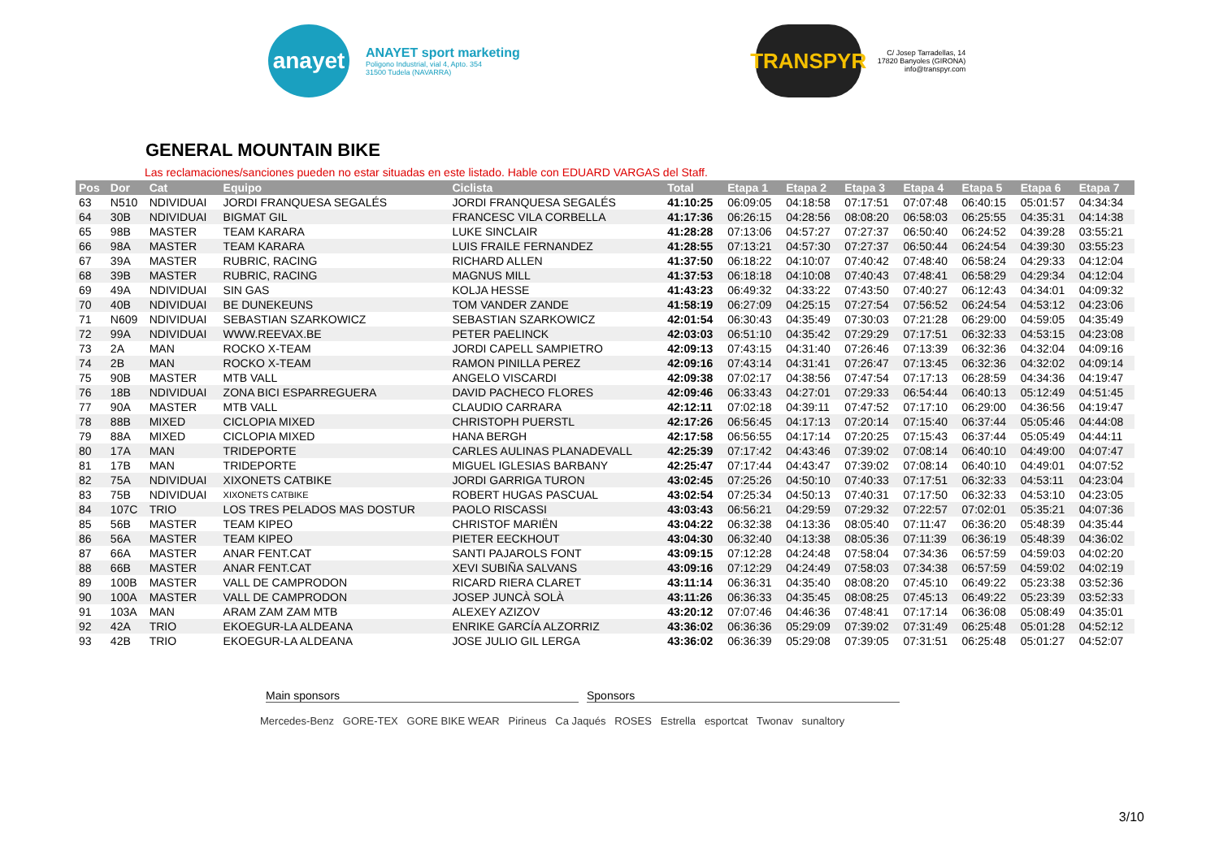anayet
ANAYET sport marketing
Poligono Industrial, vial 4, Apto. 354
31500 Tudela (NAVARRA)
TRANSPYR
C/ Josep Tarradellas, 14
17820 Banyoles (GIRONA)
info@transpyr.com
GENERAL MOUNTAIN BIKE
Las reclamaciones/sanciones pueden no estar situadas en este listado. Hable con EDUARD VARGAS del Staff.
| Pos | Dor | Cat | Equipo | Ciclista | Total | Etapa 1 | Etapa 2 | Etapa 3 | Etapa 4 | Etapa 5 | Etapa 6 | Etapa 7 |
| --- | --- | --- | --- | --- | --- | --- | --- | --- | --- | --- | --- | --- |
| 63 | N510 | NDIVIDUAI | JORDI FRANQUESA SEGALÉS | JORDI FRANQUESA SEGALÉS | 41:10:25 | 06:09:05 | 04:18:58 | 07:17:51 | 07:07:48 | 06:40:15 | 05:01:57 | 04:34:34 |
| 64 | 30B | NDIVIDUAI | BIGMAT GIL | FRANCESC VILA CORBELLA | 41:17:36 | 06:26:15 | 04:28:56 | 08:08:20 | 06:58:03 | 06:25:55 | 04:35:31 | 04:14:38 |
| 65 | 98B | MASTER | TEAM KARARA | LUKE SINCLAIR | 41:28:28 | 07:13:06 | 04:57:27 | 07:27:37 | 06:50:40 | 06:24:52 | 04:39:28 | 03:55:21 |
| 66 | 98A | MASTER | TEAM KARARA | LUIS FRAILE FERNANDEZ | 41:28:55 | 07:13:21 | 04:57:30 | 07:27:37 | 06:50:44 | 06:24:54 | 04:39:30 | 03:55:23 |
| 67 | 39A | MASTER | RUBRIC, RACING | RICHARD ALLEN | 41:37:50 | 06:18:22 | 04:10:07 | 07:40:42 | 07:48:40 | 06:58:24 | 04:29:33 | 04:12:04 |
| 68 | 39B | MASTER | RUBRIC, RACING | MAGNUS MILL | 41:37:53 | 06:18:18 | 04:10:08 | 07:40:43 | 07:48:41 | 06:58:29 | 04:29:34 | 04:12:04 |
| 69 | 49A | NDIVIDUAI | SIN GAS | KOLJA HESSE | 41:43:23 | 06:49:32 | 04:33:22 | 07:43:50 | 07:40:27 | 06:12:43 | 04:34:01 | 04:09:32 |
| 70 | 40B | NDIVIDUAI | BE DUNEKEUNS | TOM VANDER ZANDE | 41:58:19 | 06:27:09 | 04:25:15 | 07:27:54 | 07:56:52 | 06:24:54 | 04:53:12 | 04:23:06 |
| 71 | N609 | NDIVIDUAI | SEBASTIAN SZARKOWICZ | SEBASTIAN SZARKOWICZ | 42:01:54 | 06:30:43 | 04:35:49 | 07:30:03 | 07:21:28 | 06:29:00 | 04:59:05 | 04:35:49 |
| 72 | 99A | NDIVIDUAI | WWW.REEVAX.BE | PETER PAELINCK | 42:03:03 | 06:51:10 | 04:35:42 | 07:29:29 | 07:17:51 | 06:32:33 | 04:53:15 | 04:23:08 |
| 73 | 2A | MAN | ROCKO X-TEAM | JORDI CAPELL SAMPIETRO | 42:09:13 | 07:43:15 | 04:31:40 | 07:26:46 | 07:13:39 | 06:32:36 | 04:32:04 | 04:09:16 |
| 74 | 2B | MAN | ROCKO X-TEAM | RAMON PINILLA PEREZ | 42:09:16 | 07:43:14 | 04:31:41 | 07:26:47 | 07:13:45 | 06:32:36 | 04:32:02 | 04:09:14 |
| 75 | 90B | MASTER | MTB VALL | ANGELO VISCARDI | 42:09:38 | 07:02:17 | 04:38:56 | 07:47:54 | 07:17:13 | 06:28:59 | 04:34:36 | 04:19:47 |
| 76 | 18B | NDIVIDUAI | ZONA BICI ESPARREGUERA | DAVID PACHECO FLORES | 42:09:46 | 06:33:43 | 04:27:01 | 07:29:33 | 06:54:44 | 06:40:13 | 05:12:49 | 04:51:45 |
| 77 | 90A | MASTER | MTB VALL | CLAUDIO CARRARA | 42:12:11 | 07:02:18 | 04:39:11 | 07:47:52 | 07:17:10 | 06:29:00 | 04:36:56 | 04:19:47 |
| 78 | 88B | MIXED | CICLOPIA MIXED | CHRISTOPH PUERSTL | 42:17:26 | 06:56:45 | 04:17:13 | 07:20:14 | 07:15:40 | 06:37:44 | 05:05:46 | 04:44:08 |
| 79 | 88A | MIXED | CICLOPIA MIXED | HANA BERGH | 42:17:58 | 06:56:55 | 04:17:14 | 07:20:25 | 07:15:43 | 06:37:44 | 05:05:49 | 04:44:11 |
| 80 | 17A | MAN | TRIDEPORTE | CARLES AULINAS PLANADEVALL | 42:25:39 | 07:17:42 | 04:43:46 | 07:39:02 | 07:08:14 | 06:40:10 | 04:49:00 | 04:07:47 |
| 81 | 17B | MAN | TRIDEPORTE | MIGUEL IGLESIAS BARBANY | 42:25:47 | 07:17:44 | 04:43:47 | 07:39:02 | 07:08:14 | 06:40:10 | 04:49:01 | 04:07:52 |
| 82 | 75A | NDIVIDUAI | XIXONETS CATBIKE | JORDI GARRIGA TURON | 43:02:45 | 07:25:26 | 04:50:10 | 07:40:33 | 07:17:51 | 06:32:33 | 04:53:11 | 04:23:04 |
| 83 | 75B | NDIVIDUAI | XIXONETS CATBIKE | ROBERT HUGAS PASCUAL | 43:02:54 | 07:25:34 | 04:50:13 | 07:40:31 | 07:17:50 | 06:32:33 | 04:53:10 | 04:23:05 |
| 84 | 107C | TRIO | LOS TRES PELADOS MAS DOSTUR | PAOLO RISCASSI | 43:03:43 | 06:56:21 | 04:29:59 | 07:29:32 | 07:22:57 | 07:02:01 | 05:35:21 | 04:07:36 |
| 85 | 56B | MASTER | TEAM KIPEO | CHRISTOF MARIËN | 43:04:22 | 06:32:38 | 04:13:36 | 08:05:40 | 07:11:47 | 06:36:20 | 05:48:39 | 04:35:44 |
| 86 | 56A | MASTER | TEAM KIPEO | PIETER EECKHOUT | 43:04:30 | 06:32:40 | 04:13:38 | 08:05:36 | 07:11:39 | 06:36:19 | 05:48:39 | 04:36:02 |
| 87 | 66A | MASTER | ANAR FENT.CAT | SANTI PAJAROLS FONT | 43:09:15 | 07:12:28 | 04:24:48 | 07:58:04 | 07:34:36 | 06:57:59 | 04:59:03 | 04:02:20 |
| 88 | 66B | MASTER | ANAR FENT.CAT | XEVI SUBIÑA SALVANS | 43:09:16 | 07:12:29 | 04:24:49 | 07:58:03 | 07:34:38 | 06:57:59 | 04:59:02 | 04:02:19 |
| 89 | 100B | MASTER | VALL DE CAMPRODON | RICARD RIERA CLARET | 43:11:14 | 06:36:31 | 04:35:40 | 08:08:20 | 07:45:10 | 06:49:22 | 05:23:38 | 03:52:36 |
| 90 | 100A | MASTER | VALL DE CAMPRODON | JOSEP JUNCÀ SOLÀ | 43:11:26 | 06:36:33 | 04:35:45 | 08:08:25 | 07:45:13 | 06:49:22 | 05:23:39 | 03:52:33 |
| 91 | 103A | MAN | ARAM ZAM ZAM MTB | ALEXEY AZIZOV | 43:20:12 | 07:07:46 | 04:46:36 | 07:48:41 | 07:17:14 | 06:36:08 | 05:08:49 | 04:35:01 |
| 92 | 42A | TRIO | EKOEGUR-LA ALDEANA | ENRIKE GARCÍA ALZORRIZ | 43:36:02 | 06:36:36 | 05:29:09 | 07:39:02 | 07:31:49 | 06:25:48 | 05:01:28 | 04:52:12 |
| 93 | 42B | TRIO | EKOEGUR-LA ALDEANA | JOSE JULIO GIL LERGA | 43:36:02 | 06:36:39 | 05:29:08 | 07:39:05 | 07:31:51 | 06:25:48 | 05:01:27 | 04:52:07 |
Main sponsors Sponsors
Mercedes-Benz GORE-TEX GORE BIKE WEAR Pirineus Ca Jaqués ROSES Estrella esportcat Twonav sunaltory
3/10